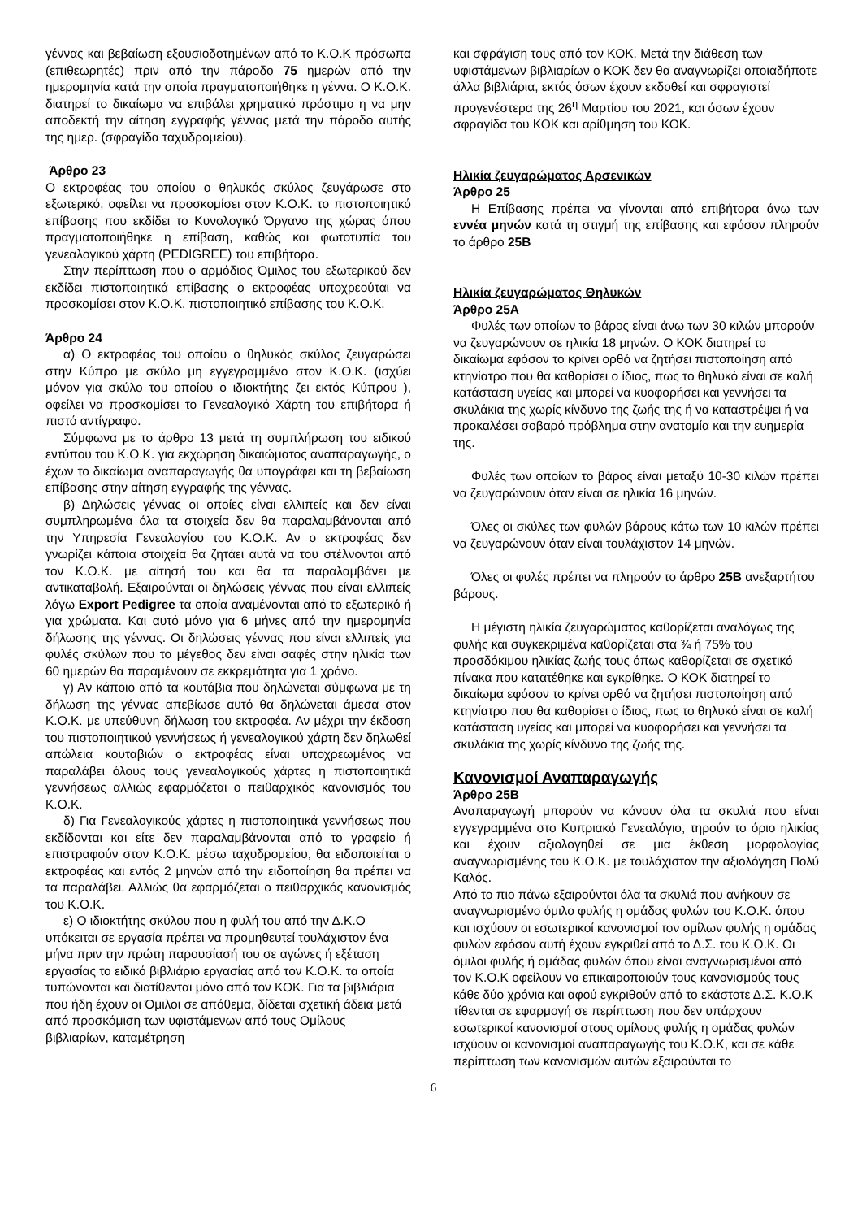γέννας και βεβαίωση εξουσιοδοτημένων από το Κ.Ο.Κ πρόσωπα (επιθεωρητές) πριν από την πάροδο 75 ημερών από την ημερομηνία κατά την οποία πραγματοποιήθηκε η γέννα. Ο Κ.Ο.Κ. διατηρεί το δικαίωμα να επιβάλει χρηματικό πρόστιμο η να μην αποδεκτή την αίτηση εγγραφής γέννας μετά την πάροδο αυτής της ημερ. (σφραγίδα ταχυδρομείου).
Άρθρο 23
Ο εκτροφέας του οποίου ο θηλυκός σκύλος ζευγάρωσε στο εξωτερικό, οφείλει να προσκομίσει στον Κ.Ο.Κ. το πιστοποιητικό επίβασης που εκδίδει το Κυνολογικό Όργανο της χώρας όπου πραγματοποιήθηκε η επίβαση, καθώς και φωτοτυπία του γενεαλογικού χάρτη (PEDIGREE) του επιβήτορα.
Στην περίπτωση που ο αρμόδιος Όμιλος του εξωτερικού δεν εκδίδει πιστοποιητικά επίβασης ο εκτροφέας υποχρεούται να προσκομίσει στον Κ.Ο.Κ. πιστοποιητικό επίβασης του Κ.Ο.Κ.
Άρθρο 24
α) Ο εκτροφέας του οποίου ο θηλυκός σκύλος ζευγαρώσει στην Κύπρο με σκύλο μη εγγεγραμμένο στον Κ.Ο.Κ. (ισχύει μόνον για σκύλο του οποίου ο ιδιοκτήτης ζει εκτός Κύπρου ), οφείλει να προσκομίσει το Γενεαλογικό Χάρτη του επιβήτορα ή πιστό αντίγραφο.
Σύμφωνα με το άρθρο 13 μετά τη συμπλήρωση του ειδικού εντύπου του Κ.Ο.Κ. για εκχώρηση δικαιώματος αναπαραγωγής, ο έχων το δικαίωμα αναπαραγωγής θα υπογράφει και τη βεβαίωση επίβασης στην αίτηση εγγραφής της γέννας.
β) Δηλώσεις γέννας οι οποίες είναι ελλιπείς και δεν είναι συμπληρωμένα όλα τα στοιχεία δεν θα παραλαμβάνονται από την Υπηρεσία Γενεαλογίου του Κ.Ο.Κ. Αν ο εκτροφέας δεν γνωρίζει κάποια στοιχεία θα ζητάει αυτά να του στέλνονται από τον Κ.Ο.Κ. με αίτησή του και θα τα παραλαμβάνει με αντικαταβολή. Εξαιρούνται οι δηλώσεις γέννας που είναι ελλιπείς λόγω Export Pedigree τα οποία αναμένονται από το εξωτερικό ή για χρώματα. Και αυτό μόνο για 6 μήνες από την ημερομηνία δήλωσης της γέννας. Οι δηλώσεις γέννας που είναι ελλιπείς για φυλές σκύλων που το μέγεθος δεν είναι σαφές στην ηλικία των 60 ημερών θα παραμένουν σε εκκρεμότητα για 1 χρόνο.
γ) Αν κάποιο από τα κουτάβια που δηλώνεται σύμφωνα με τη δήλωση της γέννας απεβίωσε αυτό θα δηλώνεται άμεσα στον Κ.Ο.Κ. με υπεύθυνη δήλωση του εκτροφέα. Αν μέχρι την έκδοση του πιστοποιητικού γεννήσεως ή γενεαλογικού χάρτη δεν δηλωθεί απώλεια κουταβιών ο εκτροφέας είναι υποχρεωμένος να παραλάβει όλους τους γενεαλογικούς χάρτες η πιστοποιητικά γεννήσεως αλλιώς εφαρμόζεται ο πειθαρχικός κανονισμός του Κ.Ο.Κ.
δ) Για Γενεαλογικούς χάρτες η πιστοποιητικά γεννήσεως που εκδίδονται και είτε δεν παραλαμβάνονται από το γραφείο ή επιστραφούν στον Κ.Ο.Κ. μέσω ταχυδρομείου, θα ειδοποιείται ο εκτροφέας και εντός 2 μηνών από την ειδοποίηση θα πρέπει να τα παραλάβει. Αλλιώς θα εφαρμόζεται ο πειθαρχικός κανονισμός του Κ.Ο.Κ.
ε) Ο ιδιοκτήτης σκύλου που η φυλή του από την Δ.Κ.Ο υπόκειται σε εργασία πρέπει να προμηθευτεί τουλάχιστον ένα μήνα πριν την πρώτη παρουσίασή του σε αγώνες ή εξέταση εργασίας το ειδικό βιβλιάριο εργασίας από τον Κ.Ο.Κ. τα οποία τυπώνονται και διατίθενται μόνο από τον ΚΟΚ. Για τα βιβλιάρια που ήδη έχουν οι Όμιλοι σε απόθεμα, δίδεται σχετική άδεια μετά από προσκόμιση των υφιστάμενων από τους Ομίλους βιβλιαρίων, καταμέτρηση
και σφράγιση τους από τον ΚΟΚ. Μετά την διάθεση των υφιστάμενων βιβλιαρίων ο ΚΟΚ δεν θα αναγνωρίζει οποιαδήποτε άλλα βιβλιάρια, εκτός όσων έχουν εκδοθεί και σφραγιστεί προγενέστερα της 26<sup>η</sup> Μαρτίου του 2021, και όσων έχουν σφραγίδα του ΚΟΚ και αρίθμηση του ΚΟΚ.
Ηλικία ζευγαρώματος Αρσενικών
Άρθρο 25
Η Επίβασης πρέπει να γίνονται από επιβήτορα άνω των εννέα μηνών κατά τη στιγμή της επίβασης και εφόσον πληρούν το άρθρο 25Β
Ηλικία ζευγαρώματος Θηλυκών
Άρθρο 25Α
Φυλές των οποίων το βάρος είναι άνω των 30 κιλών μπορούν να ζευγαρώνουν σε ηλικία 18 μηνών. Ο ΚΟΚ διατηρεί το δικαίωμα εφόσον το κρίνει ορθό να ζητήσει πιστοποίηση από κτηνίατρο που θα καθορίσει ο ίδιος, πως το θηλυκό είναι σε καλή κατάσταση υγείας και μπορεί να κυοφορήσει και γεννήσει τα σκυλάκια της χωρίς κίνδυνο της ζωής της ή να καταστρέψει ή να προκαλέσει σοβαρό πρόβλημα στην ανατομία και την ευημερία της.
Φυλές των οποίων το βάρος είναι μεταξύ 10-30 κιλών πρέπει να ζευγαρώνουν όταν είναι σε ηλικία 16 μηνών.
Όλες οι σκύλες των φυλών βάρους κάτω των 10 κιλών πρέπει να ζευγαρώνουν όταν είναι τουλάχιστον 14 μηνών.
Όλες οι φυλές πρέπει να πληρούν το άρθρο 25Β ανεξαρτήτου βάρους.
Η μέγιστη ηλικία ζευγαρώματος καθορίζεται αναλόγως της φυλής και συγκεκριμένα καθορίζεται στα ¾ ή 75% του προσδόκιμου ηλικίας ζωής τους όπως καθορίζεται σε σχετικό πίνακα που κατατέθηκε και εγκρίθηκε. Ο ΚΟΚ διατηρεί το δικαίωμα εφόσον το κρίνει ορθό να ζητήσει πιστοποίηση από κτηνίατρο που θα καθορίσει ο ίδιος, πως το θηλυκό είναι σε καλή κατάσταση υγείας και μπορεί να κυοφορήσει και γεννήσει τα σκυλάκια της χωρίς κίνδυνο της ζωής της.
Κανονισμοί Αναπαραγωγής
Άρθρο 25Β
Αναπαραγωγή μπορούν να κάνουν όλα τα σκυλιά που είναι εγγεγραμμένα στο Κυπριακό Γενεαλόγιο, τηρούν το όριο ηλικίας και έχουν αξιολογηθεί σε μια έκθεση μορφολογίας αναγνωρισμένης του Κ.Ο.Κ. με τουλάχιστον την αξιολόγηση Πολύ Καλός.
Από το πιο πάνω εξαιρούνται όλα τα σκυλιά που ανήκουν σε αναγνωρισμένο όμιλο φυλής η ομάδας φυλών του Κ.Ο.Κ. όπου και ισχύουν οι εσωτερικοί κανονισμοί τον ομίλων φυλής η ομάδας φυλών εφόσον αυτή έχουν εγκριθεί από το Δ.Σ. του Κ.Ο.Κ. Οι όμιλοι φυλής ή ομάδας φυλών όπου είναι αναγνωρισμένοι από τον Κ.Ο.Κ οφείλουν να επικαιροποιούν τους κανονισμούς τους κάθε δύο χρόνια και αφού εγκριθούν από το εκάστοτε Δ.Σ. Κ.Ο.Κ τίθενται σε εφαρμογή σε περίπτωση που δεν υπάρχουν εσωτερικοί κανονισμοί στους ομίλους φυλής η ομάδας φυλών ισχύουν οι κανονισμοί αναπαραγωγής του Κ.Ο.Κ, και σε κάθε περίπτωση των κανονισμών αυτών εξαιρούνται το
6